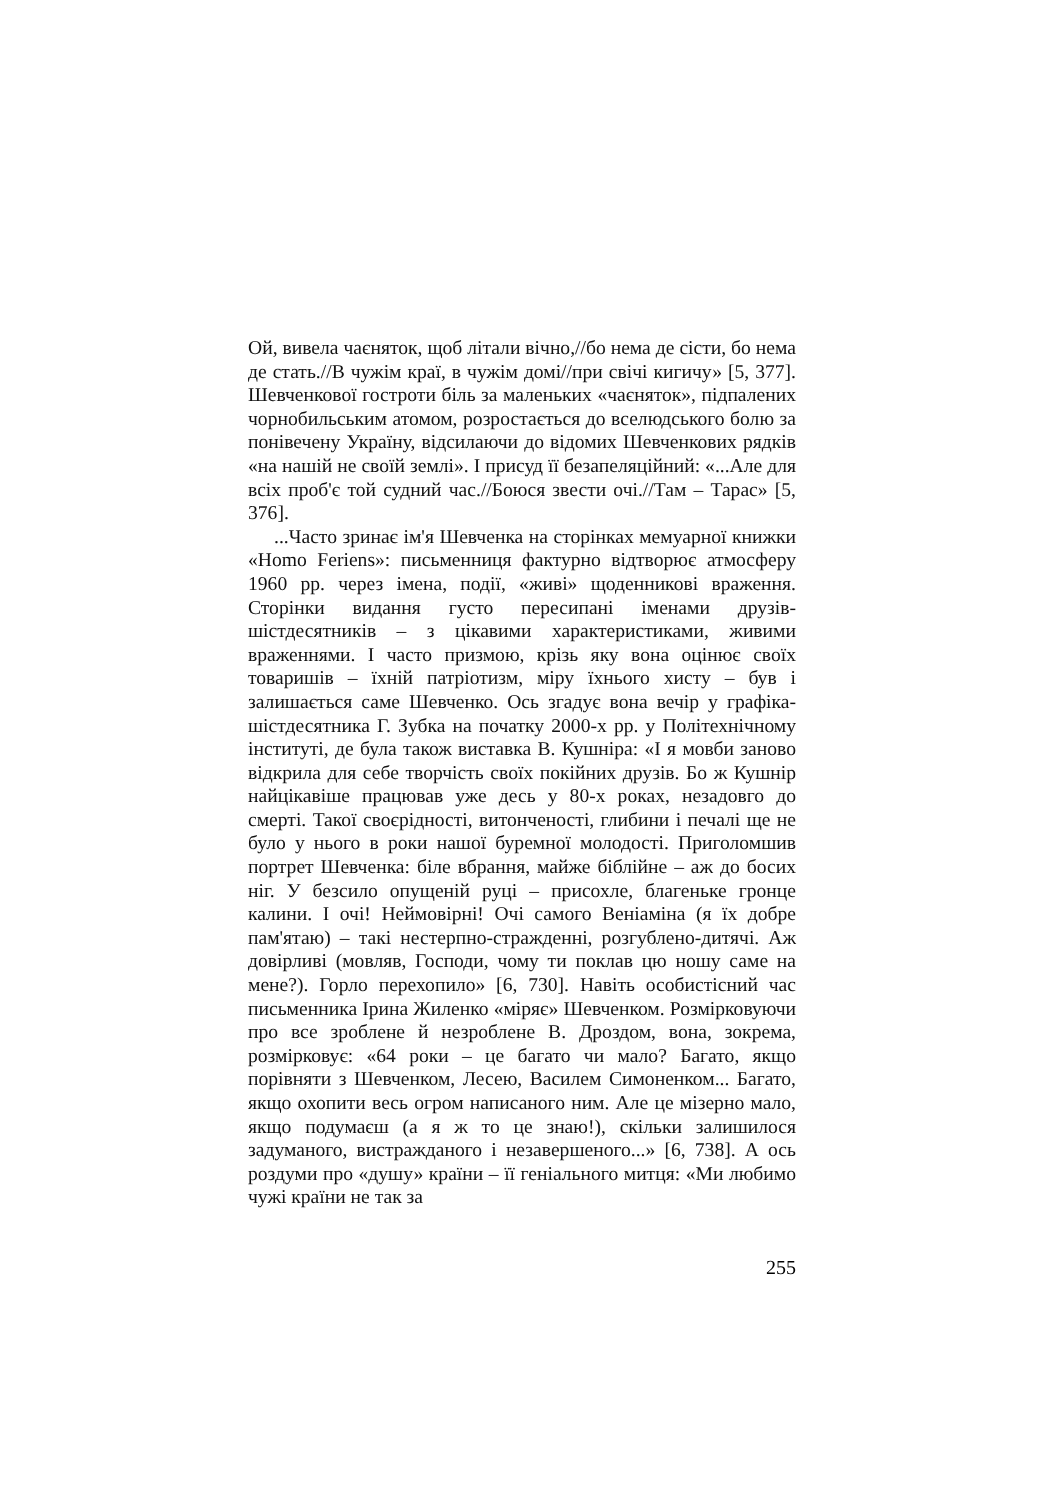Ой, вивела чаєняток, щоб літали вічно,//бо нема де сісти, бо нема де стать.//В чужім краї, в чужім домі//при свічі кигичу» [5, 377]. Шевченкової гостроти біль за маленьких «чаєняток», підпалених чорнобильським атомом, розростається до вселюдського болю за понівечену Україну, відсилаючи до відомих Шевченкових рядків «на нашій не своїй землі». І присуд її безапеляційний: «...Але для всіх проб'є той судний час.//Боюся звести очі.//Там – Тарас» [5, 376].
...Часто зринає ім'я Шевченка на сторінках мемуарної книжки «Homo Feriens»: письменниця фактурно відтворює атмосферу 1960 рр. через імена, події, «живі» щоденникові враження. Сторінки видання густо пересипані іменами друзів-шістдесятників – з цікавими характеристиками, живими враженнями. І часто призмою, крізь яку вона оцінює своїх товаришів – їхній патріотизм, міру їхнього хисту – був і залишається саме Шевченко. Ось згадує вона вечір у графіка-шістдесятника Г. Зубка на початку 2000-х рр. у Політехнічному інституті, де була також виставка В. Кушніра: «І я мовби заново відкрила для себе творчість своїх покійних друзів. Бо ж Кушнір найцікавіше працював уже десь у 80-х роках, незадовго до смерті. Такої своєрідності, витонченості, глибини і печалі ще не було у нього в роки нашої буремної молодості. Приголомшив портрет Шевченка: біле вбрання, майже біблійне – аж до босих ніг. У безсило опущеній руці – присохле, благеньке гронце калини. І очі! Неймовірні! Очі самого Веніаміна (я їх добре пам'ятаю) – такі нестерпно-стражденні, розгублено-дитячі. Аж довірливі (мовляв, Господи, чому ти поклав цю ношу саме на мене?). Горло перехопило» [6, 730]. Навіть особистісний час письменника Ірина Жиленко «міряє» Шевченком. Розмірковуючи про все зроблене й незроблене В. Дроздом, вона, зокрема, розмірковує: «64 роки – це багато чи мало? Багато, якщо порівняти з Шевченком, Лесею, Василем Симоненком... Багато, якщо охопити весь огром написаного ним. Але це мізерно мало, якщо подумаєш (а я ж то це знаю!), скільки залишилося задуманого, вистражданого і незавершеного...» [6, 738]. А ось роздуми про «душу» країни – її геніального митця: «Ми любимо чужі країни не так за
255